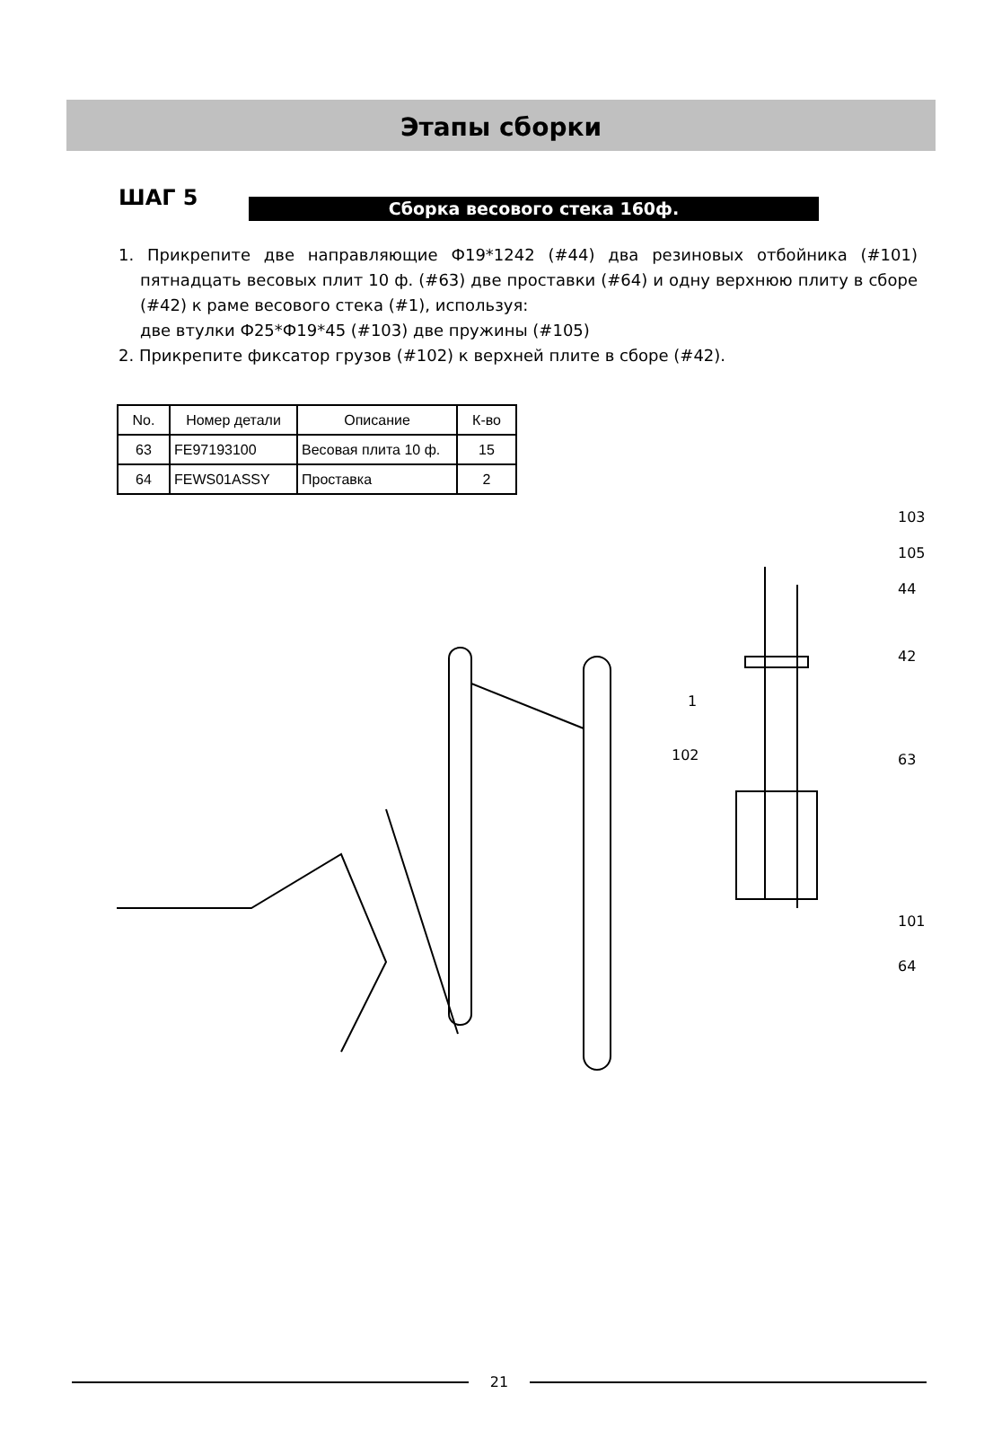Этапы сборки
ШАГ 5
Сборка весового стека 160ф.
1. Прикрепите две направляющие Ф19*1242 (#44) два резиновых отбойника (#101) пятнадцать весовых плит 10 ф. (#63) две проставки (#64) и одну верхнюю плиту в сборе (#42) к раме весового стека (#1), используя:
две втулки Ф25*Ф19*45 (#103) две пружины (#105)
2. Прикрепите фиксатор грузов (#102) к верхней плите в сборе (#42).
| No. | Номер детали | Описание | К-во |
| --- | --- | --- | --- |
| 63 | FE97193100 | Весовая плита 10 ф. | 15 |
| 64 | FEWS01ASSY | Проставка | 2 |
102
103
105
44
42
1
63
101
64
21